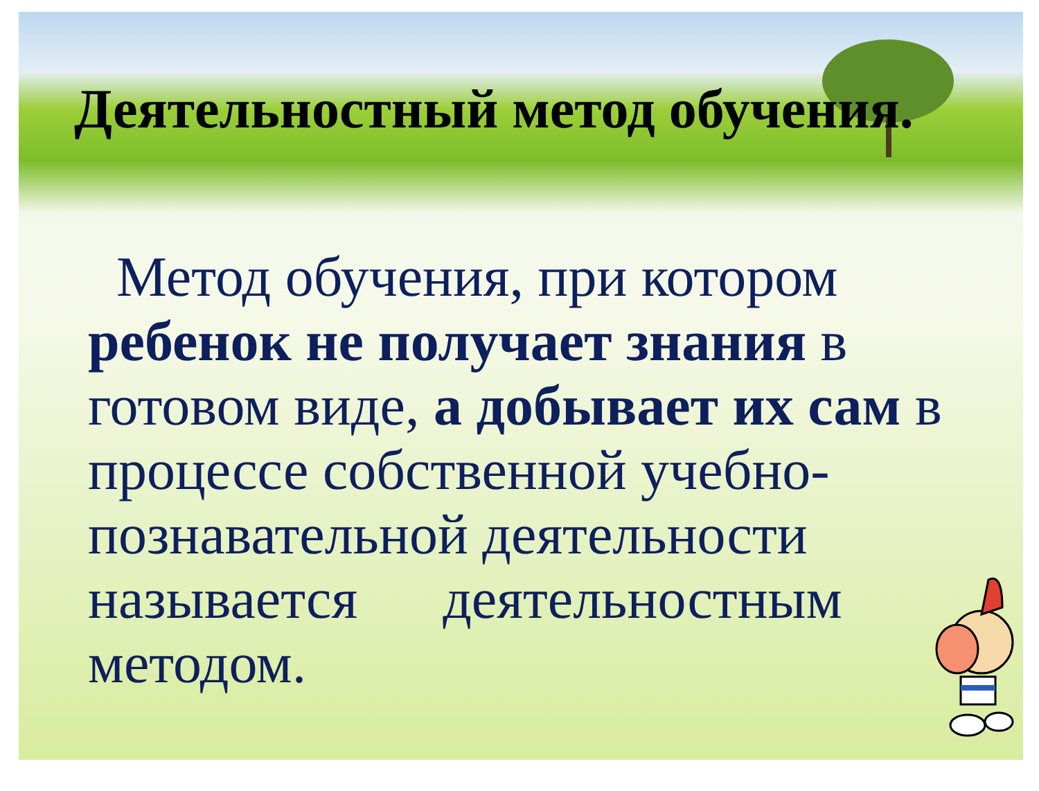Деятельностный метод обучения.
Метод обучения, при котором ребенок не получает знания в готовом виде, а добывает их сам в процессе собственной учебно-познавательной деятельности называется деятельностным методом.